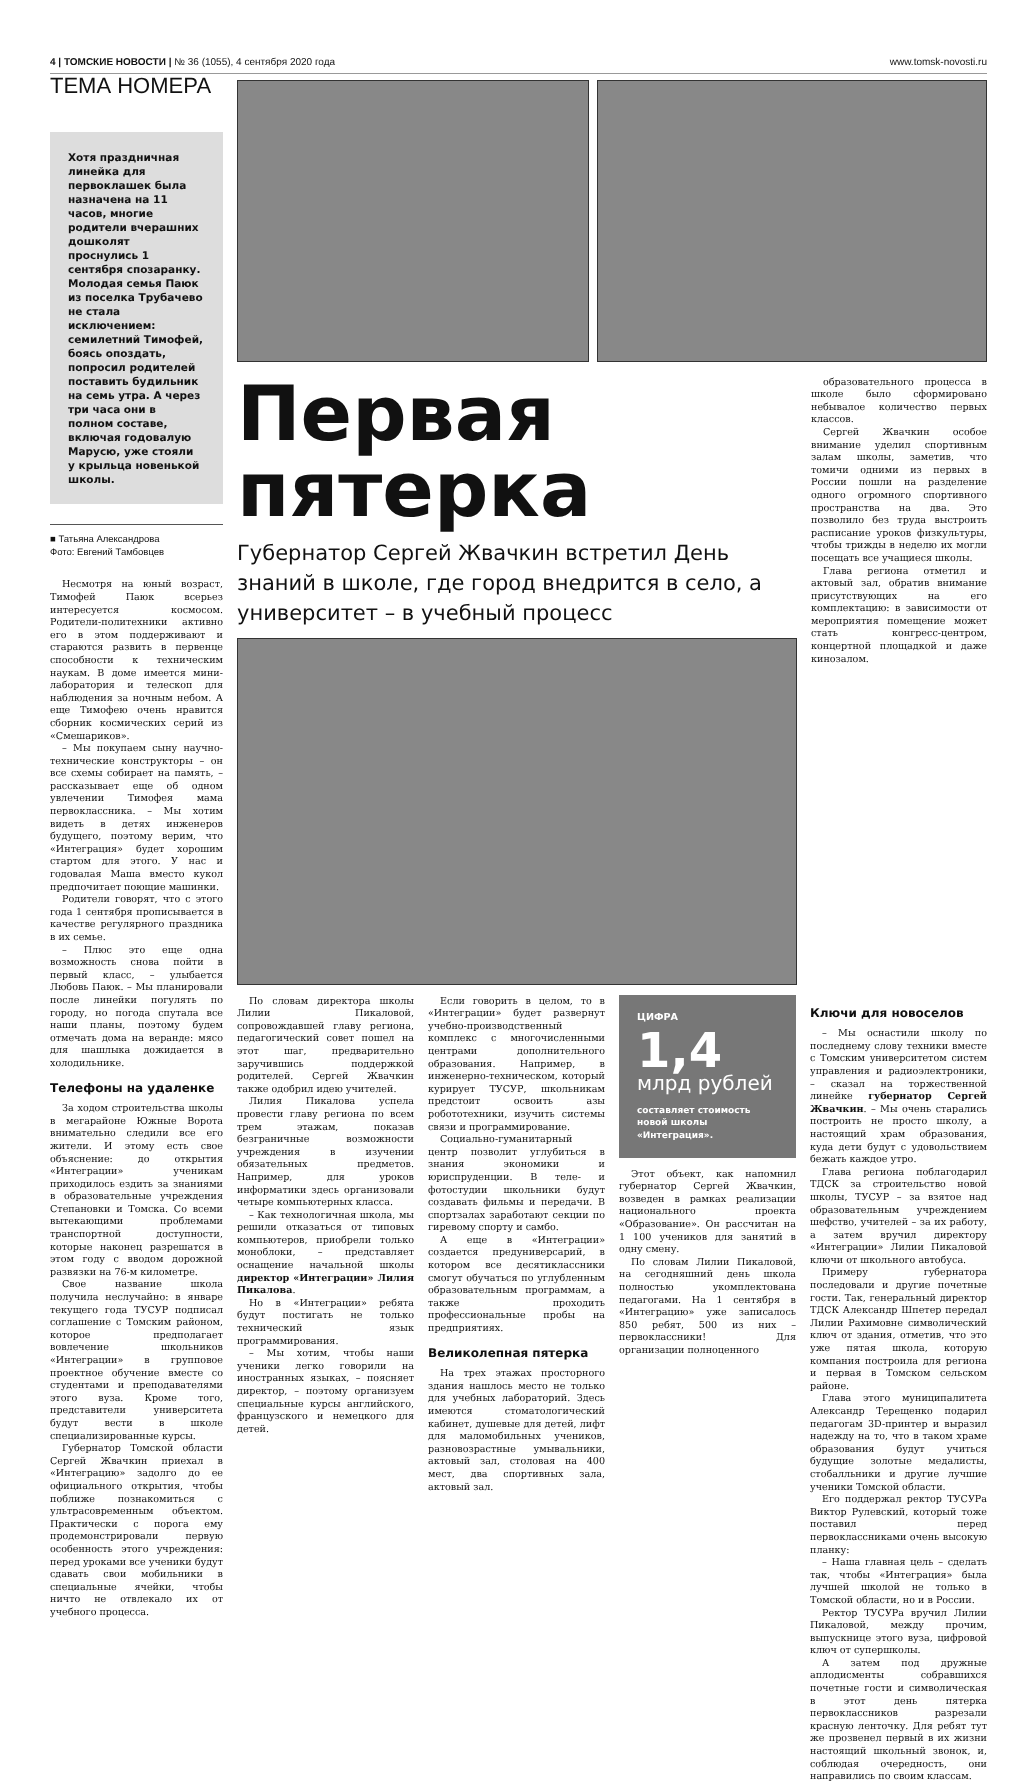4 | ТОМСКИЕ НОВОСТИ | № 36 (1055), 4 сентября 2020 года www.tomsk-novosti.ru
ТЕМА НОМЕРА
Хотя праздничная линейка для первоклашек была назначена на 11 часов, многие родители вчерашних дошколят проснулись 1 сентября спозаранку. Молодая семья Паюк из поселка Трубачево не стала исключением: семилетний Тимофей, боясь опоздать, попросил родителей поставить будильник на семь утра. А через три часа они в полном составе, включая годовалую Марусю, уже стояли у крыльца новенькой школы.
■ Татьяна Александрова
Фото: Евгений Тамбовцев
Несмотря на юный возраст, Тимофей Паюк всерьез интересуется космосом. Родители-политехники активно его в этом поддерживают и стараются развить в первенце способности к техническим наукам. В доме имеется мини-лаборатория и телескоп для наблюдения за ночным небом. А еще Тимофею очень нравится сборник космических серий из «Смешариков».
– Мы покупаем сыну научно-технические конструкторы – он все схемы собирает на память, – рассказывает еще об одном увлечении Тимофея мама первоклассника. – Мы хотим видеть в детях инженеров будущего, поэтому верим, что «Интеграция» будет хорошим стартом для этого. У нас и годовалая Маша вместо кукол предпочитает поющие машинки.
Родители говорят, что с этого года 1 сентября прописывается в качестве регулярного праздника в их семье.
– Плюс это еще одна возможность снова пойти в первый класс, – улыбается Любовь Паюк. – Мы планировали после линейки погулять по городу, но погода спутала все наши планы, поэтому будем отмечать дома на веранде: мясо для шашлыка дожидается в холодильнике.
Телефоны на удаленке
За ходом строительства школы в мегарайоне Южные Ворота внимательно следили все его жители. И этому есть свое объяснение: до открытия «Интеграции» ученикам приходилось ездить за знаниями в образовательные учреждения Степановки и Томска. Со всеми вытекающими проблемами транспортной доступности, которые наконец разрешатся в этом году с вводом дорожной развязки на 76-м километре.
Свое название школа получила неслучайно: в январе текущего года ТУСУР подписал соглашение с Томским районом, которое предполагает вовлечение школьников «Интеграции» в групповое проектное обучение вместе со студентами и преподавателями этого вуза. Кроме того, представители университета будут вести в школе специализированные курсы.
Губернатор Томской области Сергей Жвачкин приехал в «Интеграцию» задолго до ее официального открытия, чтобы поближе познакомиться с ультрасовременным объектом. Практически с порога ему продемонстрировали первую особенность этого учреждения: перед уроками все ученики будут сдавать свои мобильники в специальные ячейки, чтобы ничто не отвлекало их от учебного процесса.
Первая пятерка
Губернатор Сергей Жвачкин встретил День знаний в школе, где город внедрится в село, а университет – в учебный процесс
образовательного процесса в школе было сформировано небывалое количество первых классов.
Сергей Жвачкин особое внимание уделил спортивным залам школы, заметив, что томичи одними из первых в России пошли на разделение одного огромного спортивного пространства на два. Это позволило без труда выстроить расписание уроков физкультуры, чтобы трижды в неделю их могли посещать все учащиеся школы.
Глава региона отметил и актовый зал, обратив внимание присутствующих на его комплектацию: в зависимости от мероприятия помещение может стать конгресс-центром, концертной площадкой и даже кинозалом.
По словам директора школы Лилии Пикаловой, сопровождавшей главу региона, педагогический совет пошел на этот шаг, предварительно заручившись поддержкой родителей. Сергей Жвачкин также одобрил идею учителей.
Лилия Пикалова успела провести главу региона по всем трем этажам, показав безграничные возможности учреждения в изучении обязательных предметов. Например, для уроков информатики здесь организовали четыре компьютерных класса.
– Как технологичная школа, мы решили отказаться от типовых компьютеров, приобрели только моноблоки, – представляет оснащение начальной школы директор «Интеграции» Лилия Пикалова.
Но в «Интеграции» ребята будут постигать не только технический язык программирования.
– Мы хотим, чтобы наши ученики легко говорили на иностранных языках, – поясняет директор, – поэтому организуем специальные курсы английского, французского и немецкого для детей.
Если говорить в целом, то в «Интеграции» будет развернут учебно-производственный комплекс с многочисленными центрами дополнительного образования. Например, в инженерно-техническом, который курирует ТУСУР, школьникам предстоит освоить азы робототехники, изучить системы связи и программирование.
Социально-гуманитарный центр позволит углубиться в знания экономики и юриспруденции. В теле- и фотостудии школьники будут создавать фильмы и передачи. В спортзалах заработают секции по гиревому спорту и самбо.
А еще в «Интеграции» создается предуниверсарий, в котором все десятиклассники смогут обучаться по углубленным образовательным программам, а также проходить профессиональные пробы на предприятиях.
Великолепная пятерка
На трех этажах просторного здания нашлось место не только для учебных лабораторий. Здесь имеются стоматологический кабинет, душевые для детей, лифт для маломобильных учеников, разновозрастные умывальники, актовый зал, столовая на 400 мест, два спортивных зала, актовый зал.
ЦИФРА
1,4
млрд рублей
составляет стоимость новой школы «Интеграция».
Этот объект, как напомнил губернатор Сергей Жвачкин, возведен в рамках реализации национального проекта «Образование». Он рассчитан на 1 100 учеников для занятий в одну смену.
По словам Лилии Пикаловой, на сегодняшний день школа полностью укомплектована педагогами. На 1 сентября в «Интеграцию» уже записалось 850 ребят, 500 из них – первоклассники! Для организации полноценного
Ключи для новоселов
– Мы оснастили школу по последнему слову техники вместе с Томским университетом систем управления и радиоэлектроники, – сказал на торжественной линейке губернатор Сергей Жвачкин. – Мы очень старались построить не просто школу, а настоящий храм образования, куда дети будут с удовольствием бежать каждое утро.
Глава региона поблагодарил ТДСК за строительство новой школы, ТУСУР – за взятое над образовательным учреждением шефство, учителей – за их работу, а затем вручил директору «Интеграции» Лилии Пикаловой ключи от школьного автобуса.
Примеру губернатора последовали и другие почетные гости. Так, генеральный директор ТДСК Александр Шпетер передал Лилии Рахимовне символический ключ от здания, отметив, что это уже пятая школа, которую компания построила для региона и первая в Томском сельском районе.
Глава этого муниципалитета Александр Терещенко подарил педагогам 3D-принтер и выразил надежду на то, что в таком храме образования будут учиться будущие золотые медалисты, стобалльники и другие лучшие ученики Томской области.
Его поддержал ректор ТУСУРа Виктор Рулевский, который тоже поставил перед первоклассниками очень высокую планку:
– Наша главная цель – сделать так, чтобы «Интеграция» была лучшей школой не только в Томской области, но и в России.
Ректор ТУСУРа вручил Лилии Пикаловой, между прочим, выпускнице этого вуза, цифровой ключ от суперш­колы.
А затем под дружные аплодисменты собравшихся почетные гости и символическая в этот день пятерка первоклассников разрезали красную ленточку. Для ребят тут же прозвенел первый в их жизни настоящий школьный звонок, и, соблюдая очередность, они направились по своим классам.